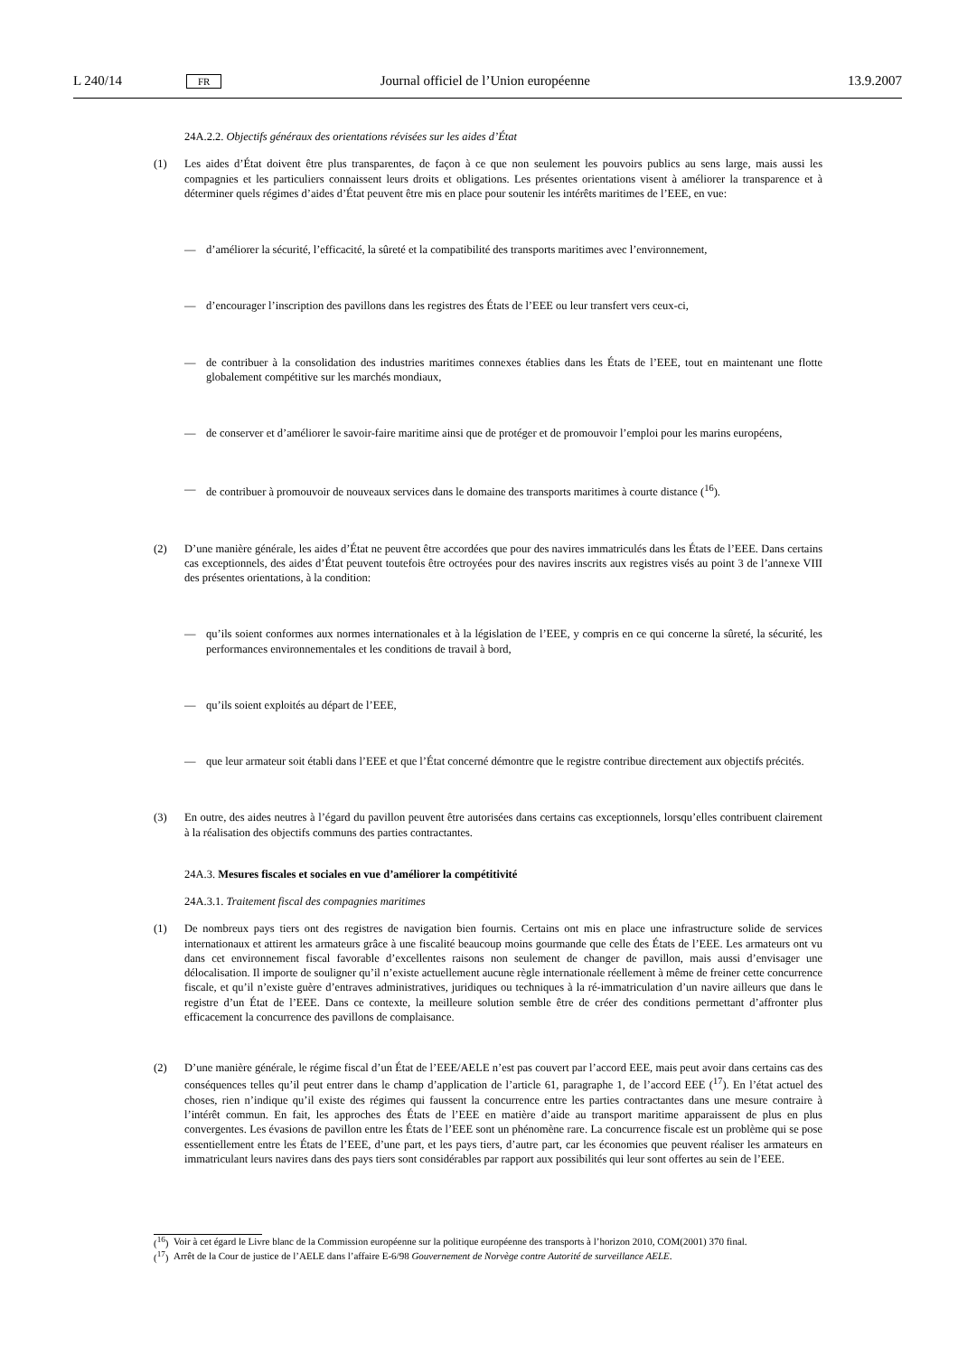L 240/14 FR Journal officiel de l’Union européenne 13.9.2007
24A.2.2. Objectifs généraux des orientations révisées sur les aides d’État
(1) Les aides d’État doivent être plus transparentes, de façon à ce que non seulement les pouvoirs publics au sens large, mais aussi les compagnies et les particuliers connaissent leurs droits et obligations. Les présentes orientations visent à améliorer la transparence et à déterminer quels régimes d’aides d’État peuvent être mis en place pour soutenir les intérêts maritimes de l’EEE, en vue:
— d’améliorer la sécurité, l’efficacité, la sûreté et la compatibilité des transports maritimes avec l’environnement,
— d’encourager l’inscription des pavillons dans les registres des États de l’EEE ou leur transfert vers ceux-ci,
— de contribuer à la consolidation des industries maritimes connexes établies dans les États de l’EEE, tout en maintenant une flotte globalement compétitive sur les marchés mondiaux,
— de conserver et d’améliorer le savoir-faire maritime ainsi que de protéger et de promouvoir l’emploi pour les marins européens,
— de contribuer à promouvoir de nouveaux services dans le domaine des transports maritimes à courte distance (<sup>16</sup>).
(2) D’une manière générale, les aides d’État ne peuvent être accordées que pour des navires immatriculés dans les États de l’EEE. Dans certains cas exceptionnels, des aides d’État peuvent toutefois être octroyées pour des navires inscrits aux registres visés au point 3 de l’annexe VIII des présentes orientations, à la condition:
— qu’ils soient conformes aux normes internationales et à la législation de l’EEE, y compris en ce qui concerne la sûreté, la sécurité, les performances environnementales et les conditions de travail à bord,
— qu’ils soient exploités au départ de l’EEE,
— que leur armateur soit établi dans l’EEE et que l’État concerné démontre que le registre contribue directement aux objectifs précités.
(3) En outre, des aides neutres à l’égard du pavillon peuvent être autorisées dans certains cas exceptionnels, lorsqu’elles contribuent clairement à la réalisation des objectifs communs des parties contractantes.
24A.3. Mesures fiscales et sociales en vue d’améliorer la compétitivité
24A.3.1. Traitement fiscal des compagnies maritimes
(1) De nombreux pays tiers ont des registres de navigation bien fournis. Certains ont mis en place une infrastructure solide de services internationaux et attirent les armateurs grâce à une fiscalité beaucoup moins gourmande que celle des États de l’EEE. Les armateurs ont vu dans cet environnement fiscal favorable d’excellentes raisons non seulement de changer de pavillon, mais aussi d’envisager une délocalisation. Il importe de souligner qu’il n’existe actuellement aucune règle internationale réellement à même de freiner cette concurrence fiscale, et qu’il n’existe guère d’entraves administratives, juridiques ou techniques à la ré-immatriculation d’un navire ailleurs que dans le registre d’un État de l’EEE. Dans ce contexte, la meilleure solution semble être de créer des conditions permettant d’affronter plus efficacement la concurrence des pavillons de complaisance.
(2) D’une manière générale, le régime fiscal d’un État de l’EEE/AELE n’est pas couvert par l’accord EEE, mais peut avoir dans certains cas des conséquences telles qu’il peut entrer dans le champ d’application de l’article 61, paragraphe 1, de l’accord EEE (<sup>17</sup>). En l’état actuel des choses, rien n’indique qu’il existe des régimes qui faussent la concurrence entre les parties contractantes dans une mesure contraire à l’intérêt commun. En fait, les approches des États de l’EEE en matière d’aide au transport maritime apparaissent de plus en plus convergentes. Les évasions de pavillon entre les États de l’EEE sont un phénomène rare. La concurrence fiscale est un problème qui se pose essentiellement entre les États de l’EEE, d’une part, et les pays tiers, d’autre part, car les économies que peuvent réaliser les armateurs en immatriculant leurs navires dans des pays tiers sont considérables par rapport aux possibilités qui leur sont offertes au sein de l’EEE.
(<sup>16</sup>) Voir à cet égard le Livre blanc de la Commission européenne sur la politique européenne des transports à l’horizon 2010, COM(2001) 370 final.
(<sup>17</sup>) Arrêt de la Cour de justice de l’AELE dans l’affaire E-6/98 Gouvernement de Norvège contre Autorité de surveillance AELE.